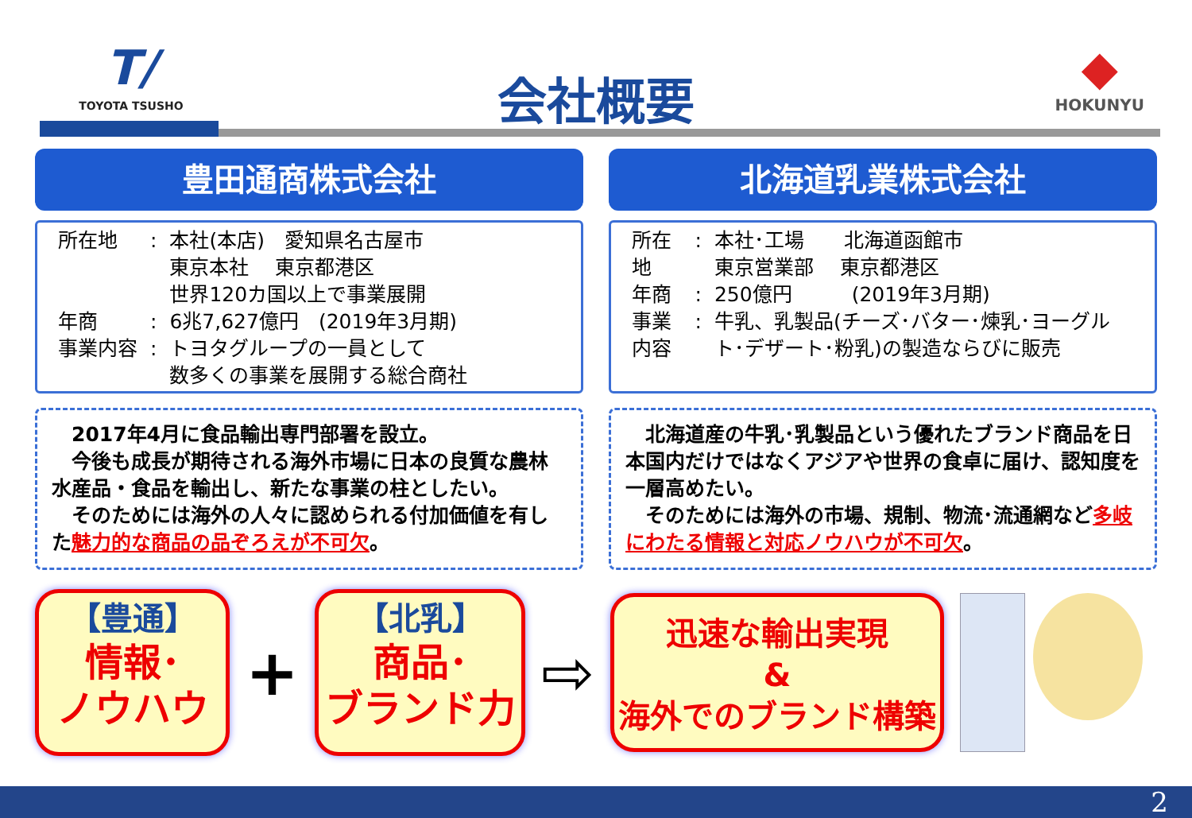T/
TOYOTA TSUSHO
会社概要
◆
HOKUNYU
豊田通商株式会社
| 所在地 | : | 本社(本店) 愛知県名古屋市 東京本社 東京都港区 世界120カ国以上で事業展開 |
| 年商 | : | 6兆7,627億円 (2019年3月期) |
| 事業内容 | : | トヨタグループの一員として 数多くの事業を展開する総合商社 |
　2017年4月に食品輸出専門部署を設立。
　今後も成長が期待される海外市場に日本の良質な農林水産品・食品を輸出し、新たな事業の柱としたい。
　そのためには海外の人々に認められる付加価値を有した魅力的な商品の品ぞろえが不可欠。
北海道乳業株式会社
| 所在地 | : | 本社･工場 北海道函館市 東京営業部 東京都港区 |
| 年商 | : | 250億円 (2019年3月期) |
| 事業内容 | : | 牛乳、乳製品(チーズ･バター･煉乳･ヨーグルト･デザート･粉乳)の製造ならびに販売 |
　北海道産の牛乳･乳製品という優れたブランド商品を日本国内だけではなくアジアや世界の食卓に届け、認知度を一層高めたい。
　そのためには海外の市場、規制、物流･流通網など多岐にわたる情報と対応ノウハウが不可欠。
【豊通】
情報･
ノウハウ
+
【北乳】
商品･
ブランド力
⇨
迅速な輸出実現
&
海外でのブランド構築
2